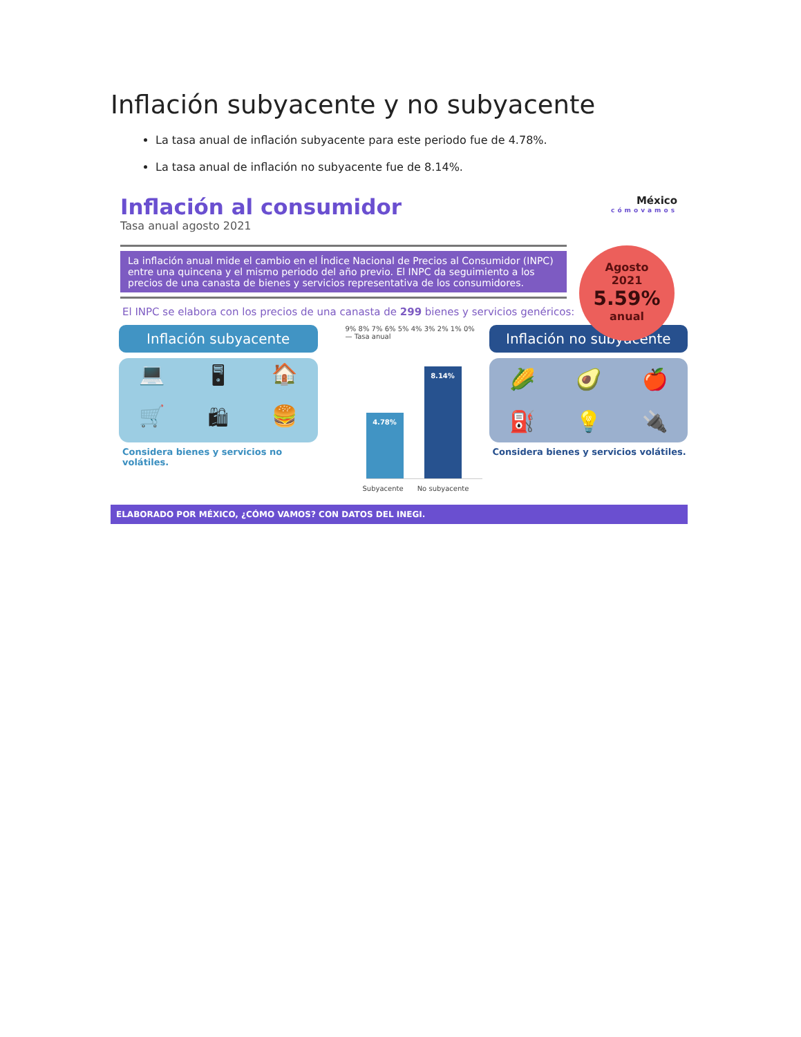Inflación subyacente y no subyacente
La tasa anual de inflación subyacente para este periodo fue de 4.78%.
La tasa anual de inflación no subyacente fue de 8.14%.
Inflación al consumidor
Tasa anual agosto 2021
México
cómovamos
Agosto
2021
5.59%
anual
La inflación anual mide el cambio en el Índice Nacional de Precios al Consumidor (INPC) entre una quincena y el mismo periodo del año previo. El INPC da seguimiento a los precios de una canasta de bienes y servicios representativa de los consumidores.
El INPC se elabora con los precios de una canasta de 299 bienes y servicios genéricos:
Inflación subyacente
💻 🖥 🏠 🛒 🛍 🍔
Considera bienes y servicios no volátiles.
9% 8% 7% 6% 5% 4% 3% 2% 1% 0% — Tasa anual
4.78%
8.14%
Subyacente No subyacente
Inflación no subyacente
🌽 🥑 🍎 ⛽ 💡 🔌
Considera bienes y servicios volátiles.
ELABORADO POR MÉXICO, ¿CÓMO VAMOS? CON DATOS DEL INEGI.